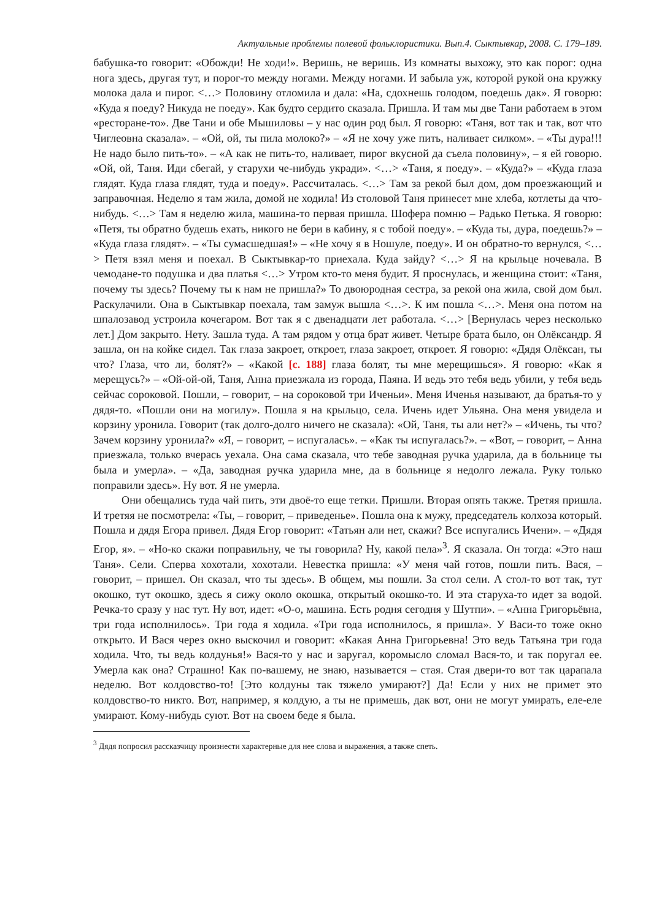Актуальные проблемы полевой фольклористики. Вып.4. Сыктывкар, 2008. С. 179–189.
бабушка-то говорит: «Обожди! Не ходи!». Веришь, не веришь. Из комнаты выхожу, это как порог: одна нога здесь, другая тут, и порог-то между ногами. Между ногами. И забыла уж, которой рукой она кружку молока дала и пирог. <…> Половину отломила и дала: «На, сдохнешь голодом, поедешь дак». Я говорю: «Куда я поеду? Никуда не поеду». Как будто сердито сказала. Пришла. И там мы две Тани работаем в этом «ресторане-то». Две Тани и обе Мышиловы – у нас один род был. Я говорю: «Таня, вот так и так, вот что Чиглеовна сказала». – «Ой, ой, ты пила молоко?» – «Я не хочу уже пить, наливает силком». – «Ты дура!!! Не надо было пить-то». – «А как не пить-то, наливает, пирог вкусной да съела половину», – я ей говорю. «Ой, ой, Таня. Иди сбегай, у старухи че-нибудь укради». <…> «Таня, я поеду». – «Куда?» – «Куда глаза глядят. Куда глаза глядят, туда и поеду». Рассчиталась. <…> Там за рекой был дом, дом проезжающий и заправочная. Неделю я там жила, домой не ходила! Из столовой Таня принесет мне хлеба, котлеты да что-нибудь. <…> Там я неделю жила, машина-то первая пришла. Шофера помню – Радько Петька. Я говорю: «Петя, ты обратно будешь ехать, никого не бери в кабину, я с тобой поеду». – «Куда ты, дура, поедешь?» – «Куда глаза глядят». – «Ты сумасшедшая!» – «Не хочу я в Ношуле, поеду». И он обратно-то вернулся, <…> Петя взял меня и поехал. В Сыктывкар-то приехала. Куда зайду? <…> Я на крыльце ночевала. В чемодане-то подушка и два платья <…> Утром кто-то меня будит. Я проснулась, и женщина стоит: «Таня, почему ты здесь? Почему ты к нам не пришла?» То двоюродная сестра, за рекой она жила, свой дом был. Раскулачили. Она в Сыктывкар поехала, там замуж вышла <…>. К им пошла <…>. Меня она потом на шпалозавод устроила кочегаром. Вот так я с двенадцати лет работала. <…> [Вернулась через несколько лет.] Дом закрыто. Нету. Зашла туда. А там рядом у отца брат живет. Четыре брата было, он Олёксандр. Я зашла, он на койке сидел. Так глаза закроет, откроет, глаза закроет, откроет. Я говорю: «Дядя Олёксан, ты что? Глаза, что ли, болят?» – «Какой [с. 188] глаза болят, ты мне мерещишься». Я говорю: «Как я мерещусь?» – «Ой-ой-ой, Таня, Анна приезжала из города, Паяна. И ведь это тебя ведь убили, у тебя ведь сейчас сороковой. Пошли, – говорит, – на сороковой три Иченьи». Меня Иченья называют, да братья-то у дядя-то. «Пошли они на могилу». Пошла я на крыльцо, села. Ичень идет Ульяна. Она меня увидела и корзину уронила. Говорит (так долго-долго ничего не сказала): «Ой, Таня, ты али нет?» – «Ичень, ты что? Зачем корзину уронила?» «Я, – говорит, – испугалась». – «Как ты испугалась?». – «Вот, – говорит, – Анна приезжала, только вчерась уехала. Она сама сказала, что тебе заводная ручка ударила, да в больнице ты была и умерла». – «Да, заводная ручка ударила мне, да в больнице я недолго лежала. Руку только поправили здесь». Ну вот. Я не умерла.
Они обещались туда чай пить, эти двоё-то еще тетки. Пришли. Вторая опять также. Третяя пришла. И третяя не посмотрела: «Ты, – говорит, – приведенье». Пошла она к мужу, председатель колхоза который. Пошла и дядя Егора привел. Дядя Егор говорит: «Татьян али нет, скажи? Все испугались Ичени». – «Дядя Егор, я». – «Но-ко скажи поправильну, че ты говорила? Ну, какой пела»<sup>3</sup>. Я сказала. Он тогда: «Это наш Таня». Сели. Сперва хохотали, хохотали. Невестка пришла: «У меня чай готов, пошли пить. Вася, – говорит, – пришел. Он сказал, что ты здесь». В общем, мы пошли. За стол сели. А стол-то вот так, тут окошко, тут окошко, здесь я сижу около окошка, открытый окошко-то. И эта старуха-то идет за водой. Речка-то сразу у нас тут. Ну вот, идет: «О-о, машина. Есть родня сегодня у Шутпи». – «Анна Григорьёвна, три года исполнилось». Три года я ходила. «Три года исполнилось, я пришла». У Васи-то тоже окно открыто. И Вася через окно выскочил и говорит: «Какая Анна Григорьевна! Это ведь Татьяна три года ходила. Что, ты ведь колдунья!» Вася-то у нас и заругал, коромысло сломал Вася-то, и так поругал ее. Умерла как она? Страшно! Как по-вашему, не знаю, называется – стая. Стая двери-то вот так царапала неделю. Вот колдовство-то! [Это колдуны так тяжело умирают?] Да! Если у них не примет это колдовство-то никто. Вот, например, я колдую, а ты не примешь, дак вот, они не могут умирать, еле-еле умирают. Кому-нибудь суют. Вот на своем беде я была.
<sup>3</sup> Дядя попросил рассказчицу произнести характерные для нее слова и выражения, а также спеть.